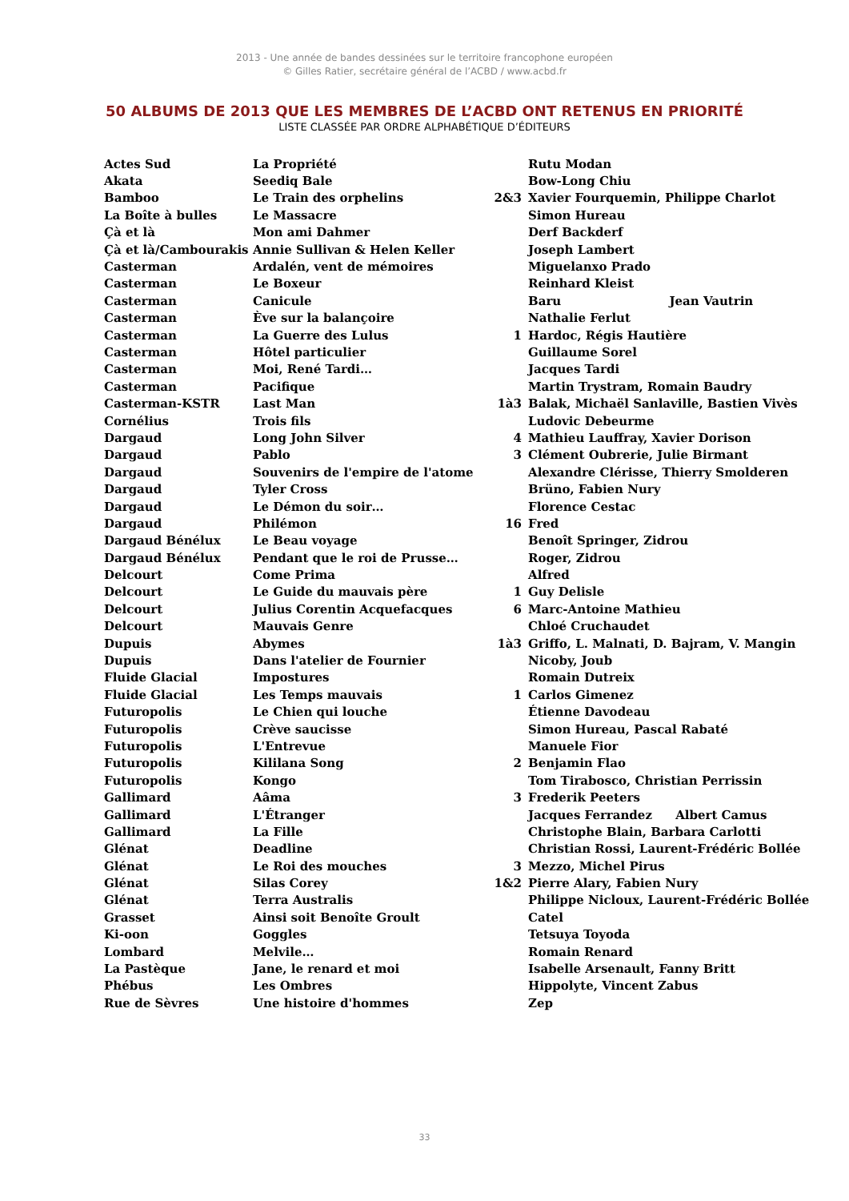2013 - Une année de bandes dessinées sur le territoire francophone européen
© Gilles Ratier, secrétaire général de l’ACBD / www.acbd.fr
50 ALBUMS DE 2013 QUE LES MEMBRES DE L’ACBD ONT RETENUS EN PRIORITÉ
LISTE CLASSÉE PAR ORDRE ALPHABÉTIQUE D’ÉDITEURS
| Actes Sud | La Propriété | | Rutu Modan |
| Akata | Seediq Bale | | Bow-Long Chiu |
| Bamboo | Le Train des orphelins | 2&3 | Xavier Fourquemin, Philippe Charlot |
| La Boîte à bulles | Le Massacre | | Simon Hureau |
| Çà et là | Mon ami Dahmer | | Derf Backderf |
| Çà et là/Cambourakis | Annie Sullivan & Helen Keller | | Joseph Lambert |
| Casterman | Ardalén, vent de mémoires | | Miguelanxo Prado |
| Casterman | Le Boxeur | | Reinhard Kleist |
| Casterman | Canicule | | Baru Jean Vautrin |
| Casterman | Ève sur la balançoire | | Nathalie Ferlut |
| Casterman | La Guerre des Lulus | 1 | Hardoc, Régis Hautière |
| Casterman | Hôtel particulier | | Guillaume Sorel |
| Casterman | Moi, René Tardi… | | Jacques Tardi |
| Casterman | Pacifique | | Martin Trystram, Romain Baudry |
| Casterman-KSTR | Last Man | 1à3 | Balak, Michaël Sanlaville, Bastien Vivès |
| Cornélius | Trois fils | | Ludovic Debeurme |
| Dargaud | Long John Silver | 4 | Mathieu Lauffray, Xavier Dorison |
| Dargaud | Pablo | 3 | Clément Oubrerie, Julie Birmant |
| Dargaud | Souvenirs de l'empire de l'atome | | Alexandre Clérisse, Thierry Smolderen |
| Dargaud | Tyler Cross | | Brüno, Fabien Nury |
| Dargaud | Le Démon du soir… | | Florence Cestac |
| Dargaud | Philémon | 16 | Fred |
| Dargaud Bénélux | Le Beau voyage | | Benoît Springer, Zidrou |
| Dargaud Bénélux | Pendant que le roi de Prusse… | | Roger, Zidrou |
| Delcourt | Come Prima | | Alfred |
| Delcourt | Le Guide du mauvais père | 1 | Guy Delisle |
| Delcourt | Julius Corentin Acquefacques | 6 | Marc-Antoine Mathieu |
| Delcourt | Mauvais Genre | | Chloé Cruchaudet |
| Dupuis | Abymes | 1à3 | Griffo, L. Malnati, D. Bajram, V. Mangin |
| Dupuis | Dans l'atelier de Fournier | | Nicoby, Joub |
| Fluide Glacial | Impostures | | Romain Dutreix |
| Fluide Glacial | Les Temps mauvais | 1 | Carlos Gimenez |
| Futuropolis | Le Chien qui louche | | Étienne Davodeau |
| Futuropolis | Crève saucisse | | Simon Hureau, Pascal Rabaté |
| Futuropolis | L'Entrevue | | Manuele Fior |
| Futuropolis | Kililana Song | 2 | Benjamin Flao |
| Futuropolis | Kongo | | Tom Tirabosco, Christian Perrissin |
| Gallimard | Aâma | 3 | Frederik Peeters |
| Gallimard | L'Étranger | | Jacques Ferrandez Albert Camus |
| Gallimard | La Fille | | Christophe Blain, Barbara Carlotti |
| Glénat | Deadline | | Christian Rossi, Laurent-Frédéric Bollée |
| Glénat | Le Roi des mouches | 3 | Mezzo, Michel Pirus |
| Glénat | Silas Corey | 1&2 | Pierre Alary, Fabien Nury |
| Glénat | Terra Australis | | Philippe Nicloux, Laurent-Frédéric Bollée |
| Grasset | Ainsi soit Benoîte Groult | | Catel |
| Ki-oon | Goggles | | Tetsuya Toyoda |
| Lombard | Melvile… | | Romain Renard |
| La Pastèque | Jane, le renard et moi | | Isabelle Arsenault, Fanny Britt |
| Phébus | Les Ombres | | Hippolyte, Vincent Zabus |
| Rue de Sèvres | Une histoire d'hommes | | Zep |
33